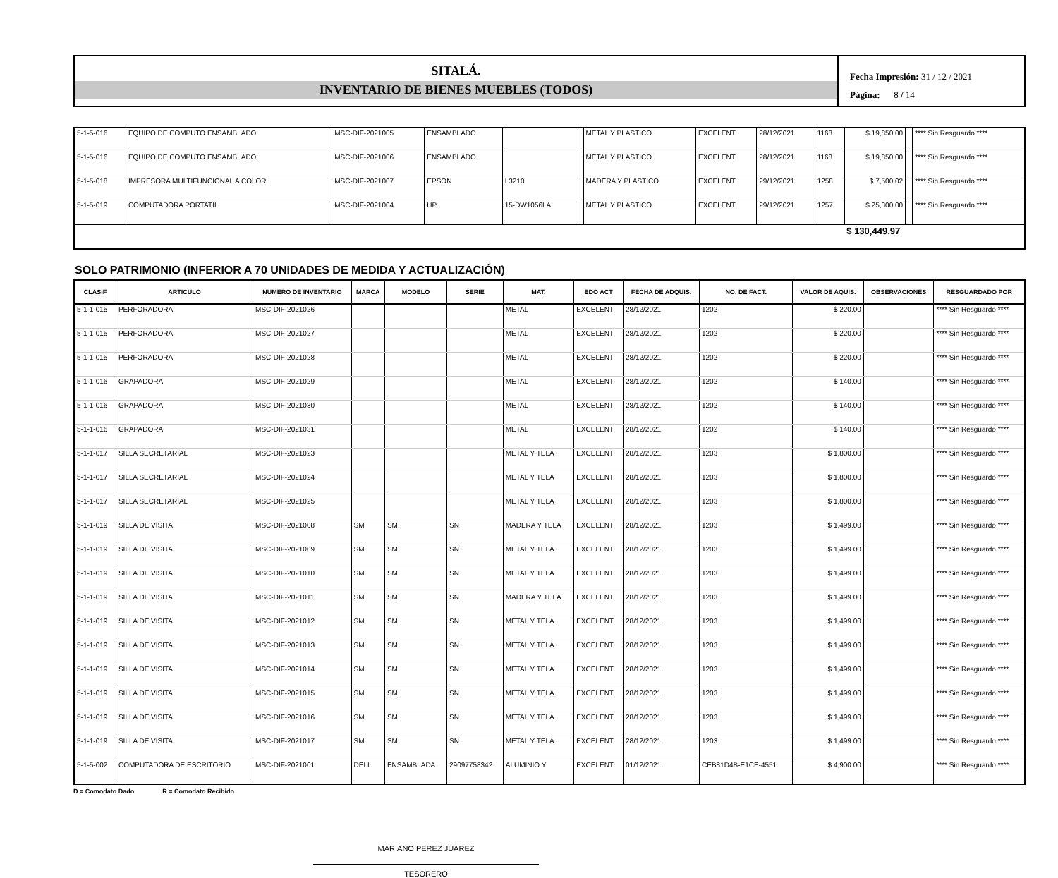SITALÁ.
INVENTARIO DE BIENES MUEBLES (TODOS)
Fecha Impresión: 31 / 12 / 2021
Página: 8 / 14
| 5-1-5-016 | EQUIPO DE COMPUTO ENSAMBLADO | MSC-DIF-2021005 | ENSAMBLADO | | | METAL Y PLASTICO | EXCELENT | 28/12/2021 | 1168 | $ 19,850.00 | | **** Sin Resguardo **** |
| 5-1-5-016 | EQUIPO DE COMPUTO ENSAMBLADO | MSC-DIF-2021006 | ENSAMBLADO | | | METAL Y PLASTICO | EXCELENT | 28/12/2021 | 1168 | $ 19,850.00 | | **** Sin Resguardo **** |
| 5-1-5-018 | IMPRESORA MULTIFUNCIONAL A COLOR | MSC-DIF-2021007 | EPSON | L3210 | | MADERA Y PLASTICO | EXCELENT | 29/12/2021 | 1258 | $ 7,500.02 | | **** Sin Resguardo **** |
| 5-1-5-019 | COMPUTADORA PORTATIL | MSC-DIF-2021004 | HP | 15-DW1056LA | | METAL Y PLASTICO | EXCELENT | 29/12/2021 | 1257 | $ 25,300.00 | | **** Sin Resguardo **** |
| | | | | | | | | | | $ 130,449.97 | | |
SOLO PATRIMONIO (INFERIOR A 70 UNIDADES DE MEDIDA Y ACTUALIZACIÓN)
| CLASIF | ARTICULO | NUMERO DE INVENTARIO | MARCA | MODELO | SERIE | MAT. | EDO ACT | FECHA DE ADQUIS. | NO. DE FACT. | VALOR DE AQUIS. | OBSERVACIONES | RESGUARDADO POR |
| --- | --- | --- | --- | --- | --- | --- | --- | --- | --- | --- | --- | --- |
| 5-1-1-015 | PERFORADORA | MSC-DIF-2021026 | | | | METAL | EXCELENT | 28/12/2021 | 1202 | $ 220.00 | | **** Sin Resguardo **** |
| 5-1-1-015 | PERFORADORA | MSC-DIF-2021027 | | | | METAL | EXCELENT | 28/12/2021 | 1202 | $ 220.00 | | **** Sin Resguardo **** |
| 5-1-1-015 | PERFORADORA | MSC-DIF-2021028 | | | | METAL | EXCELENT | 28/12/2021 | 1202 | $ 220.00 | | **** Sin Resguardo **** |
| 5-1-1-016 | GRAPADORA | MSC-DIF-2021029 | | | | METAL | EXCELENT | 28/12/2021 | 1202 | $ 140.00 | | **** Sin Resguardo **** |
| 5-1-1-016 | GRAPADORA | MSC-DIF-2021030 | | | | METAL | EXCELENT | 28/12/2021 | 1202 | $ 140.00 | | **** Sin Resguardo **** |
| 5-1-1-016 | GRAPADORA | MSC-DIF-2021031 | | | | METAL | EXCELENT | 28/12/2021 | 1202 | $ 140.00 | | **** Sin Resguardo **** |
| 5-1-1-017 | SILLA SECRETARIAL | MSC-DIF-2021023 | | | | METAL Y TELA | EXCELENT | 28/12/2021 | 1203 | $ 1,800.00 | | **** Sin Resguardo **** |
| 5-1-1-017 | SILLA SECRETARIAL | MSC-DIF-2021024 | | | | METAL Y TELA | EXCELENT | 28/12/2021 | 1203 | $ 1,800.00 | | **** Sin Resguardo **** |
| 5-1-1-017 | SILLA SECRETARIAL | MSC-DIF-2021025 | | | | METAL Y TELA | EXCELENT | 28/12/2021 | 1203 | $ 1,800.00 | | **** Sin Resguardo **** |
| 5-1-1-019 | SILLA DE VISITA | MSC-DIF-2021008 | SM | SM | SN | MADERA Y TELA | EXCELENT | 28/12/2021 | 1203 | $ 1,499.00 | | **** Sin Resguardo **** |
| 5-1-1-019 | SILLA DE VISITA | MSC-DIF-2021009 | SM | SM | SN | METAL Y TELA | EXCELENT | 28/12/2021 | 1203 | $ 1,499.00 | | **** Sin Resguardo **** |
| 5-1-1-019 | SILLA DE VISITA | MSC-DIF-2021010 | SM | SM | SN | METAL Y TELA | EXCELENT | 28/12/2021 | 1203 | $ 1,499.00 | | **** Sin Resguardo **** |
| 5-1-1-019 | SILLA DE VISITA | MSC-DIF-2021011 | SM | SM | SN | MADERA Y TELA | EXCELENT | 28/12/2021 | 1203 | $ 1,499.00 | | **** Sin Resguardo **** |
| 5-1-1-019 | SILLA DE VISITA | MSC-DIF-2021012 | SM | SM | SN | METAL Y TELA | EXCELENT | 28/12/2021 | 1203 | $ 1,499.00 | | **** Sin Resguardo **** |
| 5-1-1-019 | SILLA DE VISITA | MSC-DIF-2021013 | SM | SM | SN | METAL Y TELA | EXCELENT | 28/12/2021 | 1203 | $ 1,499.00 | | **** Sin Resguardo **** |
| 5-1-1-019 | SILLA DE VISITA | MSC-DIF-2021014 | SM | SM | SN | METAL Y TELA | EXCELENT | 28/12/2021 | 1203 | $ 1,499.00 | | **** Sin Resguardo **** |
| 5-1-1-019 | SILLA DE VISITA | MSC-DIF-2021015 | SM | SM | SN | METAL Y TELA | EXCELENT | 28/12/2021 | 1203 | $ 1,499.00 | | **** Sin Resguardo **** |
| 5-1-1-019 | SILLA DE VISITA | MSC-DIF-2021016 | SM | SM | SN | METAL Y TELA | EXCELENT | 28/12/2021 | 1203 | $ 1,499.00 | | **** Sin Resguardo **** |
| 5-1-1-019 | SILLA DE VISITA | MSC-DIF-2021017 | SM | SM | SN | METAL Y TELA | EXCELENT | 28/12/2021 | 1203 | $ 1,499.00 | | **** Sin Resguardo **** |
| 5-1-5-002 | COMPUTADORA DE ESCRITORIO | MSC-DIF-2021001 | DELL | ENSAMBLADA | 29097758342 | ALUMINIO Y | EXCELENT | 01/12/2021 | CEB81D4B-E1CE-4551 | $ 4,900.00 | | **** Sin Resguardo **** |
D = Comodato Dado R = Comodato Recibido
MARIANO PEREZ JUAREZ
TESORERO